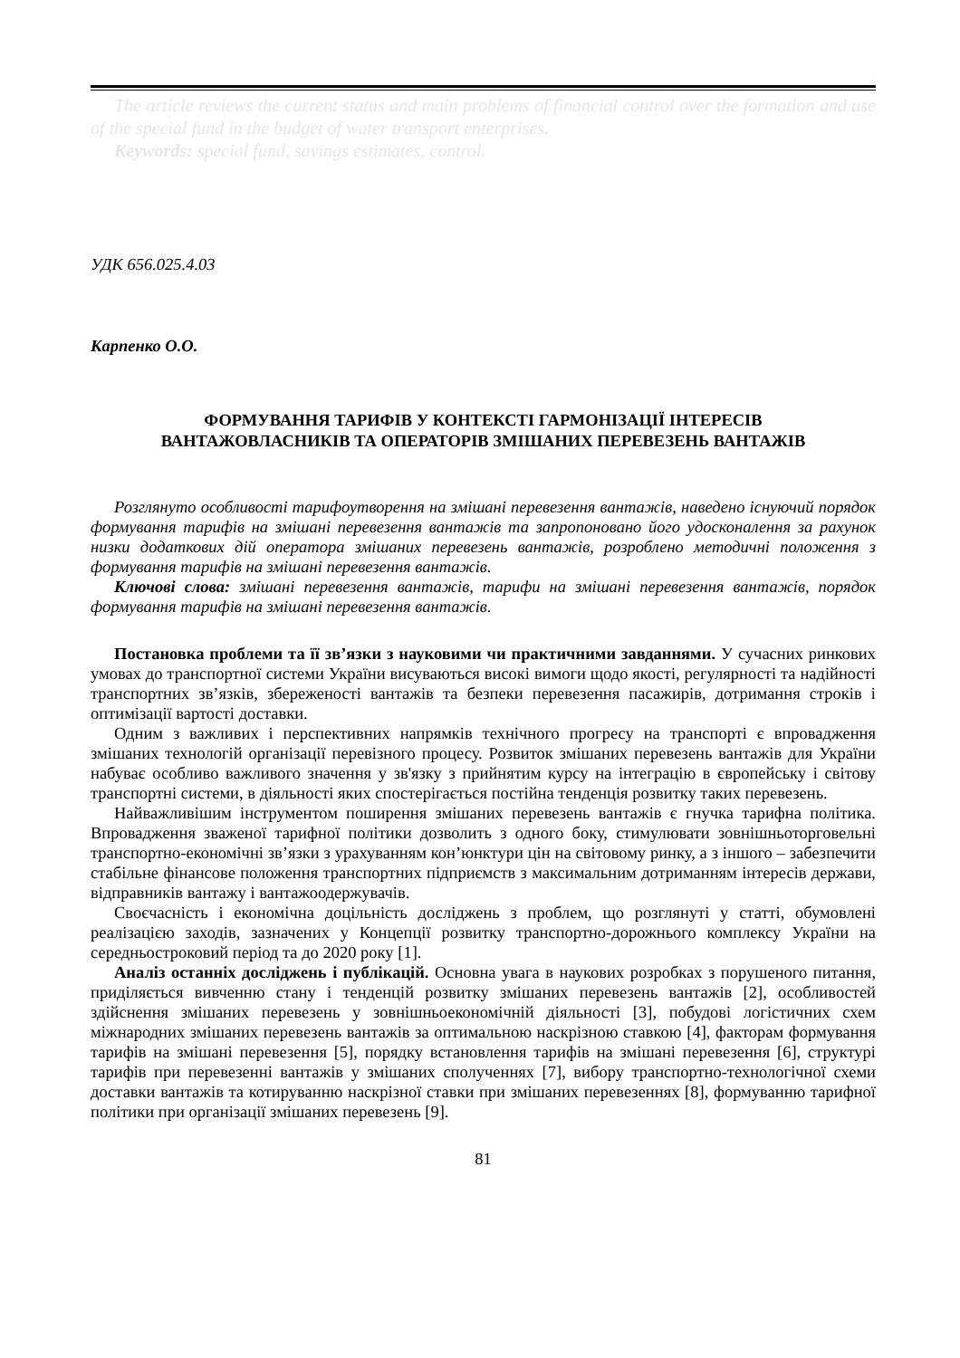The article reviews the current status and main problems of financial control over the formation and use of the special fund in the budget of water transport enterprises.
Keywords: special fund, savings estimates, control.
УДК 656.025.4.03
Карпенко О.О.
ФОРМУВАННЯ ТАРИФІВ У КОНТЕКСТІ ГАРМОНІЗАЦІЇ ІНТЕРЕСІВ
ВАНТАЖОВЛАСНИКІВ ТА ОПЕРАТОРІВ ЗМІШАНИХ ПЕРЕВЕЗЕНЬ ВАНТАЖІВ
Розглянуто особливості тарифоутворення на змішані перевезення вантажів, наведено існуючий порядок формування тарифів на змішані перевезення вантажів та запропоновано його удосконалення за рахунок низки додаткових дій оператора змішаних перевезень вантажів, розроблено методичні положення з формування тарифів на змішані перевезення вантажів.
Ключові слова: змішані перевезення вантажів, тарифи на змішані перевезення вантажів, порядок формування тарифів на змішані перевезення вантажів.
Постановка проблеми та її зв’язки з науковими чи практичними завданнями. У сучасних ринкових умовах до транспортної системи України висуваються високі вимоги щодо якості, регулярності та надійності транспортних зв’язків, збереженості вантажів та безпеки перевезення пасажирів, дотримання строків і оптимізації вартості доставки.
Одним з важливих і перспективних напрямків технічного прогресу на транспорті є впровадження змішаних технологій організації перевізного процесу. Розвиток змішаних перевезень вантажів для України набуває особливо важливого значення у зв'язку з прийнятим курсу на інтеграцію в європейську і світову транспортні системи, в діяльності яких спостерігається постійна тенденція розвитку таких перевезень.
Найважливішим інструментом поширення змішаних перевезень вантажів є гнучка тарифна політика. Впровадження зваженої тарифної політики дозволить з одного боку, стимулювати зовнішньоторговельні транспортно-економічні зв’язки з урахуванням кон’юнктури цін на світовому ринку, а з іншого – забезпечити стабільне фінансове положення транспортних підприємств з максимальним дотриманням інтересів держави, відправників вантажу і вантажоодержувачів.
Своєчасність і економічна доцільність досліджень з проблем, що розглянуті у статті, обумовлені реалізацією заходів, зазначених у Концепції розвитку транспортно-дорожнього комплексу України на середньостроковий період та до 2020 року [1].
Аналіз останніх досліджень і публікацій. Основна увага в наукових розробках з порушеного питання, приділяється вивченню стану і тенденцій розвитку змішаних перевезень вантажів [2], особливостей здійснення змішаних перевезень у зовнішньоекономічній діяльності [3], побудові логістичних схем міжнародних змішаних перевезень вантажів за оптимальною наскрізною ставкою [4], факторам формування тарифів на змішані перевезення [5], порядку встановлення тарифів на змішані перевезення [6], структурі тарифів при перевезенні вантажів у змішаних сполученнях [7], вибору транспортно-технологічної схеми доставки вантажів та котируванню наскрізної ставки при змішаних перевезеннях [8], формуванню тарифної політики при організації змішаних перевезень [9].
81